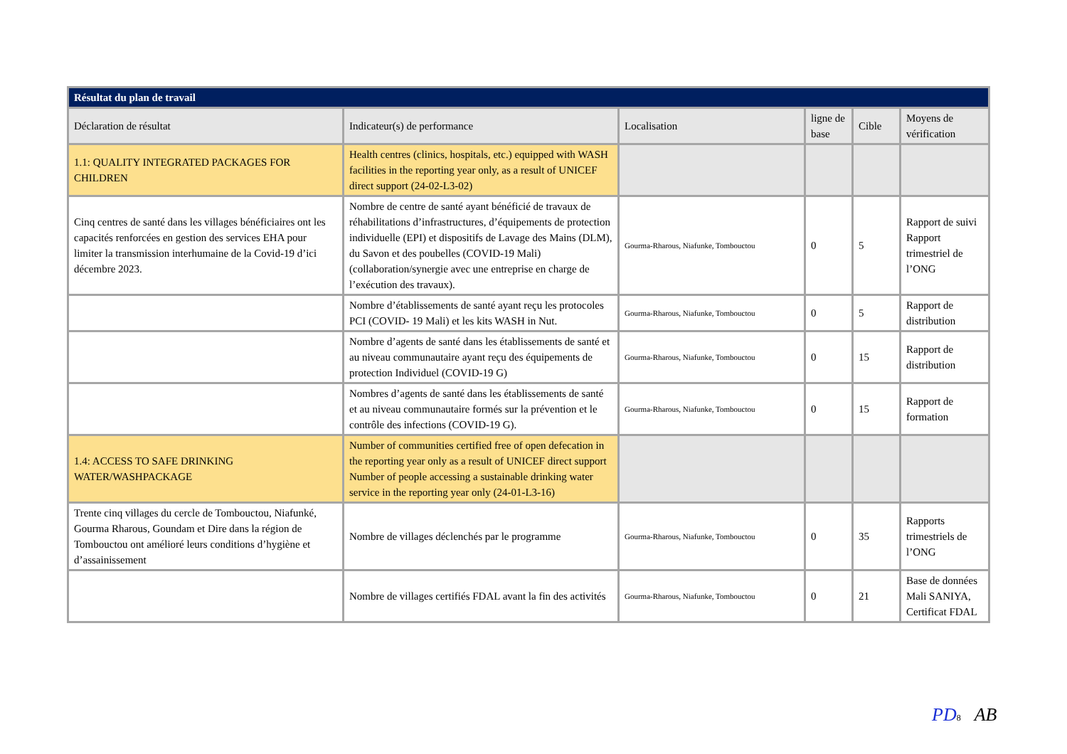| Résultat du plan de travail | | | | | |
| --- | --- | --- | --- | --- | --- |
| Déclaration de résultat | Indicateur(s) de performance | Localisation | ligne de base | Cible | Moyens de vérification |
| 1.1: QUALITY INTEGRATED PACKAGES FOR CHILDREN | Health centres (clinics, hospitals, etc.) equipped with WASH facilities in the reporting year only, as a result of UNICEF direct support (24-02-L3-02) | | | | |
| Cinq centres de santé dans les villages bénéficiaires ont les capacités renforcées en gestion des services EHA pour limiter la transmission interhumaine de la Covid-19 d’ici décembre 2023. | Nombre de centre de santé ayant bénéficié de travaux de réhabilitations d’infrastructures, d’équipements de protection individuelle (EPI) et dispositifs de Lavage des Mains (DLM), du Savon et des poubelles (COVID-19 Mali) (collaboration/synergie avec une entreprise en charge de l’exécution des travaux). | Gourma-Rharous, Niafunke, Tombouctou | 0 | 5 | Rapport de suivi Rapport trimestriel de l’ONG |
| | Nombre d’établissements de santé ayant reçu les protocoles PCI (COVID- 19 Mali) et les kits WASH in Nut. | Gourma-Rharous, Niafunke, Tombouctou | 0 | 5 | Rapport de distribution |
| | Nombre d’agents de santé dans les établissements de santé et au niveau communautaire ayant reçu des équipements de protection Individuel (COVID-19 G) | Gourma-Rharous, Niafunke, Tombouctou | 0 | 15 | Rapport de distribution |
| | Nombres d’agents de santé dans les établissements de santé et au niveau communautaire formés sur la prévention et le contrôle des infections (COVID-19 G). | Gourma-Rharous, Niafunke, Tombouctou | 0 | 15 | Rapport de formation |
| 1.4: ACCESS TO SAFE DRINKING WATER/WASHPACKAGE | Number of communities certified free of open defecation in the reporting year only as a result of UNICEF direct support Number of people accessing a sustainable drinking water service in the reporting year only (24-01-L3-16) | | | | |
| Trente cinq villages du cercle de Tombouctou, Niafunké, Gourma Rharous, Goundam et Dire dans la région de Tombouctou ont amélioré leurs conditions d’hygiène et d’assainissement | Nombre de villages déclenchés par le programme | Gourma-Rharous, Niafunke, Tombouctou | 0 | 35 | Rapports trimestriels de l’ONG |
| | Nombre de villages certifiés FDAL avant la fin des activités | Gourma-Rharous, Niafunke, Tombouctou | 0 | 21 | Base de données Mali SANIYA, Certificat FDAL |
PD 8 AB